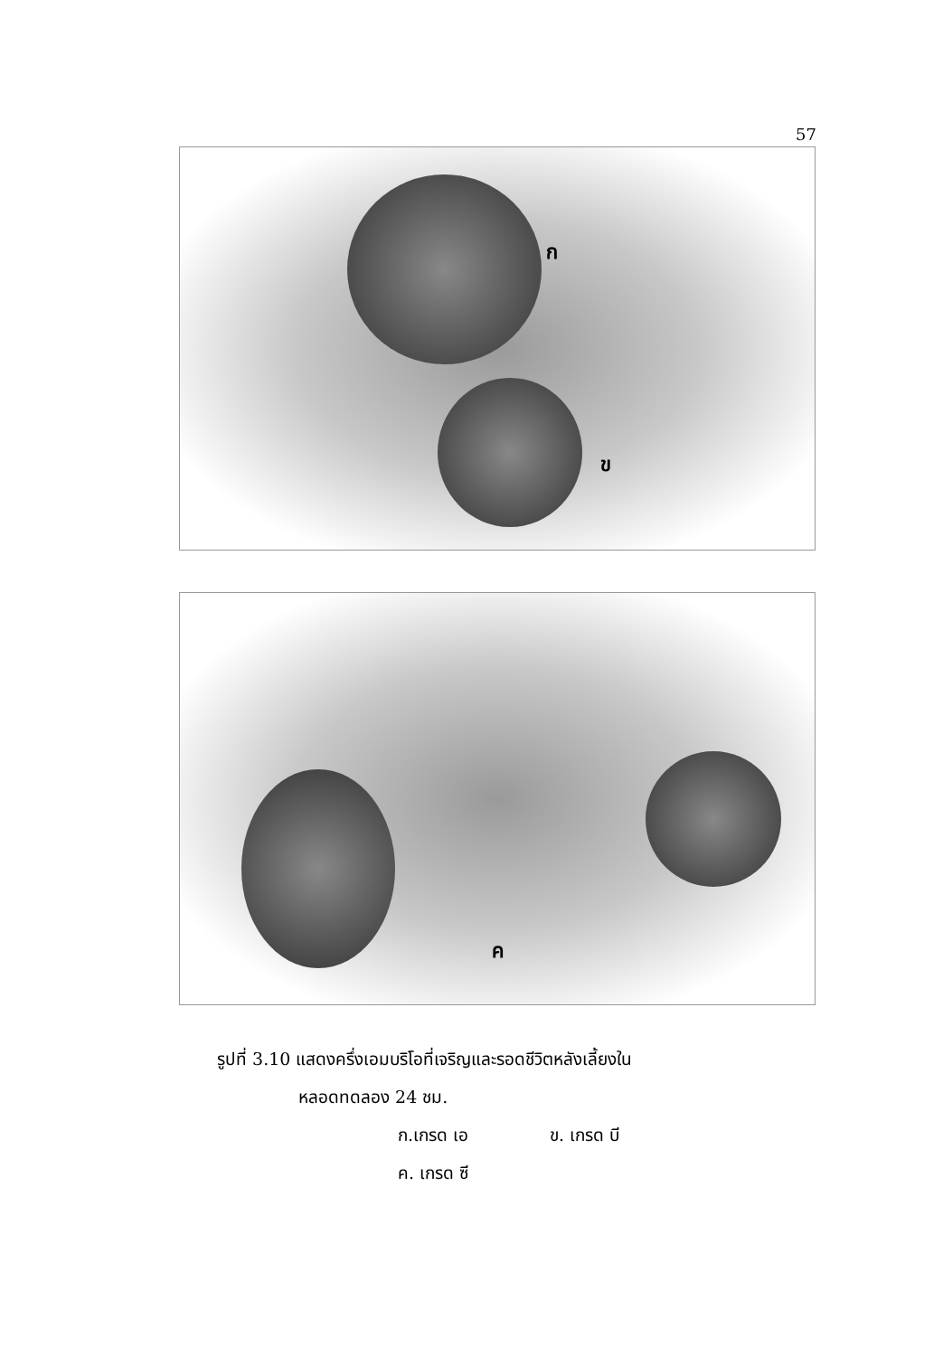57
ก
ข
ค
รูปที่ 3.10 แสดงครึ่งเอมบริโอที่เจริญและรอดชีวิตหลังเลี้ยงใน
หลอดทดลอง 24 ชม.
ก.เกรด เอ ข. เกรด บี
ค. เกรด ซี